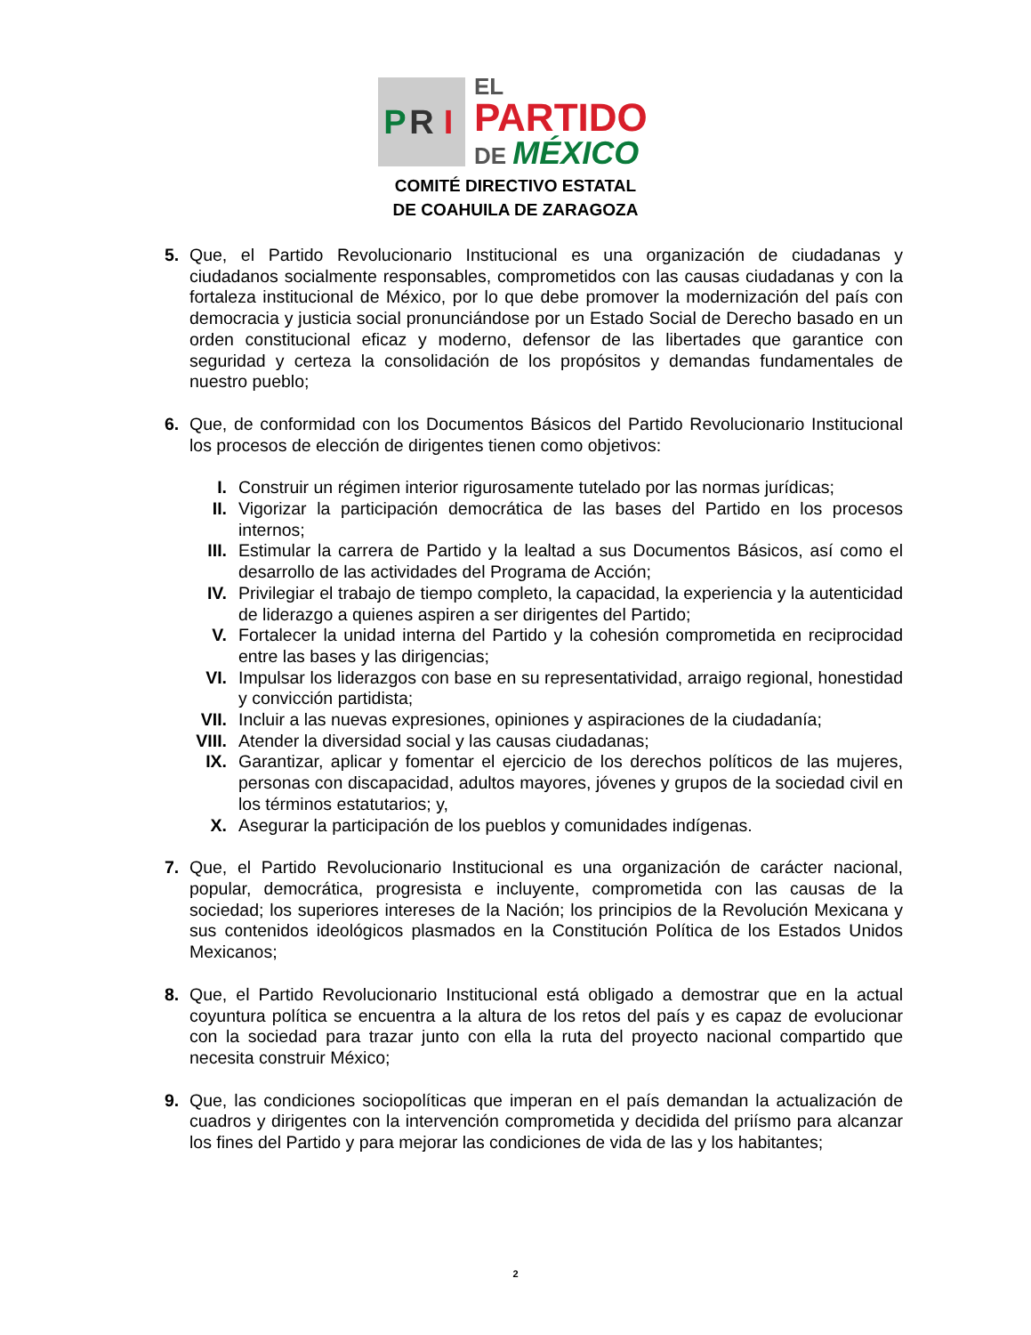P R I
EL
PARTIDO
DE MÉXICO
COMITÉ DIRECTIVO ESTATAL
DE COAHUILA DE ZARAGOZA
5. Que, el Partido Revolucionario Institucional es una organización de ciudadanas y ciudadanos socialmente responsables, comprometidos con las causas ciudadanas y con la fortaleza institucional de México, por lo que debe promover la modernización del país con democracia y justicia social pronunciándose por un Estado Social de Derecho basado en un orden constitucional eficaz y moderno, defensor de las libertades que garantice con seguridad y certeza la consolidación de los propósitos y demandas fundamentales de nuestro pueblo;
6. Que, de conformidad con los Documentos Básicos del Partido Revolucionario Institucional los procesos de elección de dirigentes tienen como objetivos:
I. Construir un régimen interior rigurosamente tutelado por las normas jurídicas;
II. Vigorizar la participación democrática de las bases del Partido en los procesos internos;
III. Estimular la carrera de Partido y la lealtad a sus Documentos Básicos, así como el desarrollo de las actividades del Programa de Acción;
IV. Privilegiar el trabajo de tiempo completo, la capacidad, la experiencia y la autenticidad de liderazgo a quienes aspiren a ser dirigentes del Partido;
V. Fortalecer la unidad interna del Partido y la cohesión comprometida en reciprocidad entre las bases y las dirigencias;
VI. Impulsar los liderazgos con base en su representatividad, arraigo regional, honestidad y convicción partidista;
VII. Incluir a las nuevas expresiones, opiniones y aspiraciones de la ciudadanía;
VIII. Atender la diversidad social y las causas ciudadanas;
IX. Garantizar, aplicar y fomentar el ejercicio de los derechos políticos de las mujeres, personas con discapacidad, adultos mayores, jóvenes y grupos de la sociedad civil en los términos estatutarios; y,
X. Asegurar la participación de los pueblos y comunidades indígenas.
7. Que, el Partido Revolucionario Institucional es una organización de carácter nacional, popular, democrática, progresista e incluyente, comprometida con las causas de la sociedad; los superiores intereses de la Nación; los principios de la Revolución Mexicana y sus contenidos ideológicos plasmados en la Constitución Política de los Estados Unidos Mexicanos;
8. Que, el Partido Revolucionario Institucional está obligado a demostrar que en la actual coyuntura política se encuentra a la altura de los retos del país y es capaz de evolucionar con la sociedad para trazar junto con ella la ruta del proyecto nacional compartido que necesita construir México;
9. Que, las condiciones sociopolíticas que imperan en el país demandan la actualización de cuadros y dirigentes con la intervención comprometida y decidida del priísmo para alcanzar los fines del Partido y para mejorar las condiciones de vida de las y los habitantes;
2